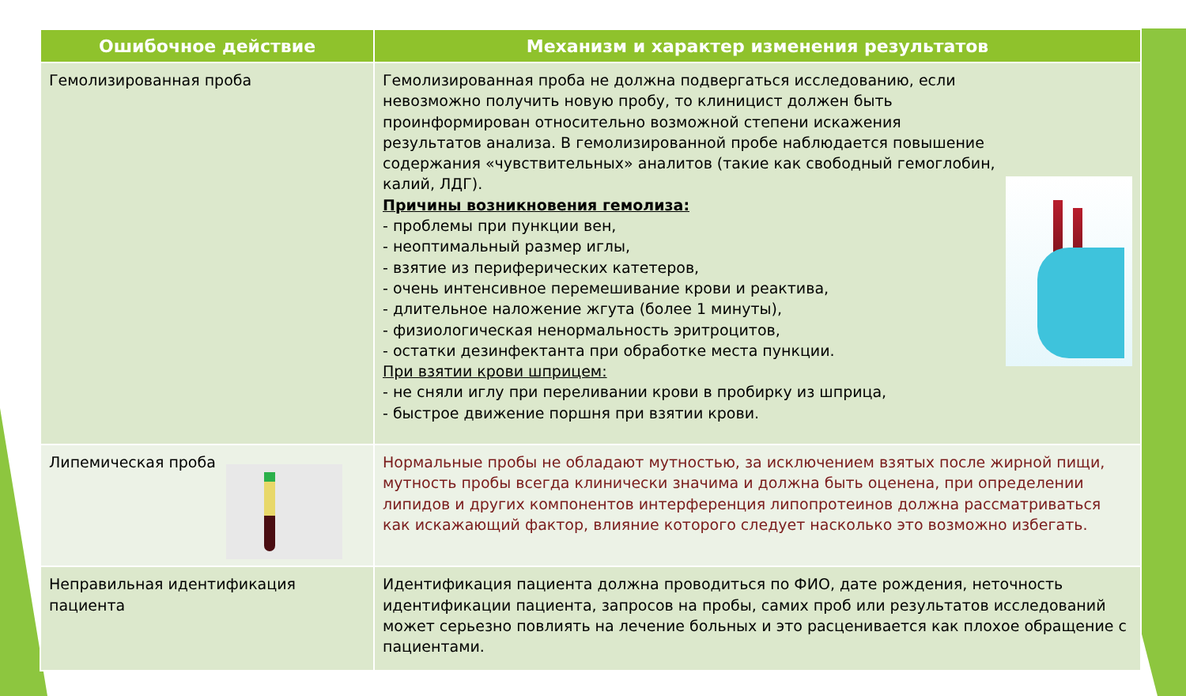| Ошибочное действие | Механизм и характер изменения результатов |
| --- | --- |
| Гемолизированная проба | Гемолизированная проба не должна подвергаться исследованию, если невозможно получить новую пробу, то клиницист должен быть проинформирован относительно возможной степени искажения результатов анализа. В гемолизированной пробе наблюдается повышение содержания «чувствительных» аналитов (такие как свободный гемоглобин, калий, ЛДГ). Причины возникновения гемолиза: - проблемы при пункции вен, - неоптимальный размер иглы, - взятие из периферических катетеров, - очень интенсивное перемешивание крови и реактива, - длительное наложение жгута (более 1 минуты), - физиологическая ненормальность эритроцитов, - остатки дезинфектанта при обработке места пункции. При взятии крови шприцем: - не сняли иглу при переливании крови в пробирку из шприца, - быстрое движение поршня при взятии крови. |
| Липемическая проба | Нормальные пробы не обладают мутностью, за исключением взятых после жирной пищи, мутность пробы всегда клинически значима и должна быть оценена, при определении липидов и других компонентов интерференция липопротеинов должна рассматриваться как искажающий фактор, влияние которого следует насколько это возможно избегать. |
| Неправильная идентификация пациента | Идентификация пациента должна проводиться по ФИО, дате рождения, неточность идентификации пациента, запросов на пробы, самих проб или результатов исследований может серьезно повлиять на лечение больных и это расценивается как плохое обращение с пациентами. |